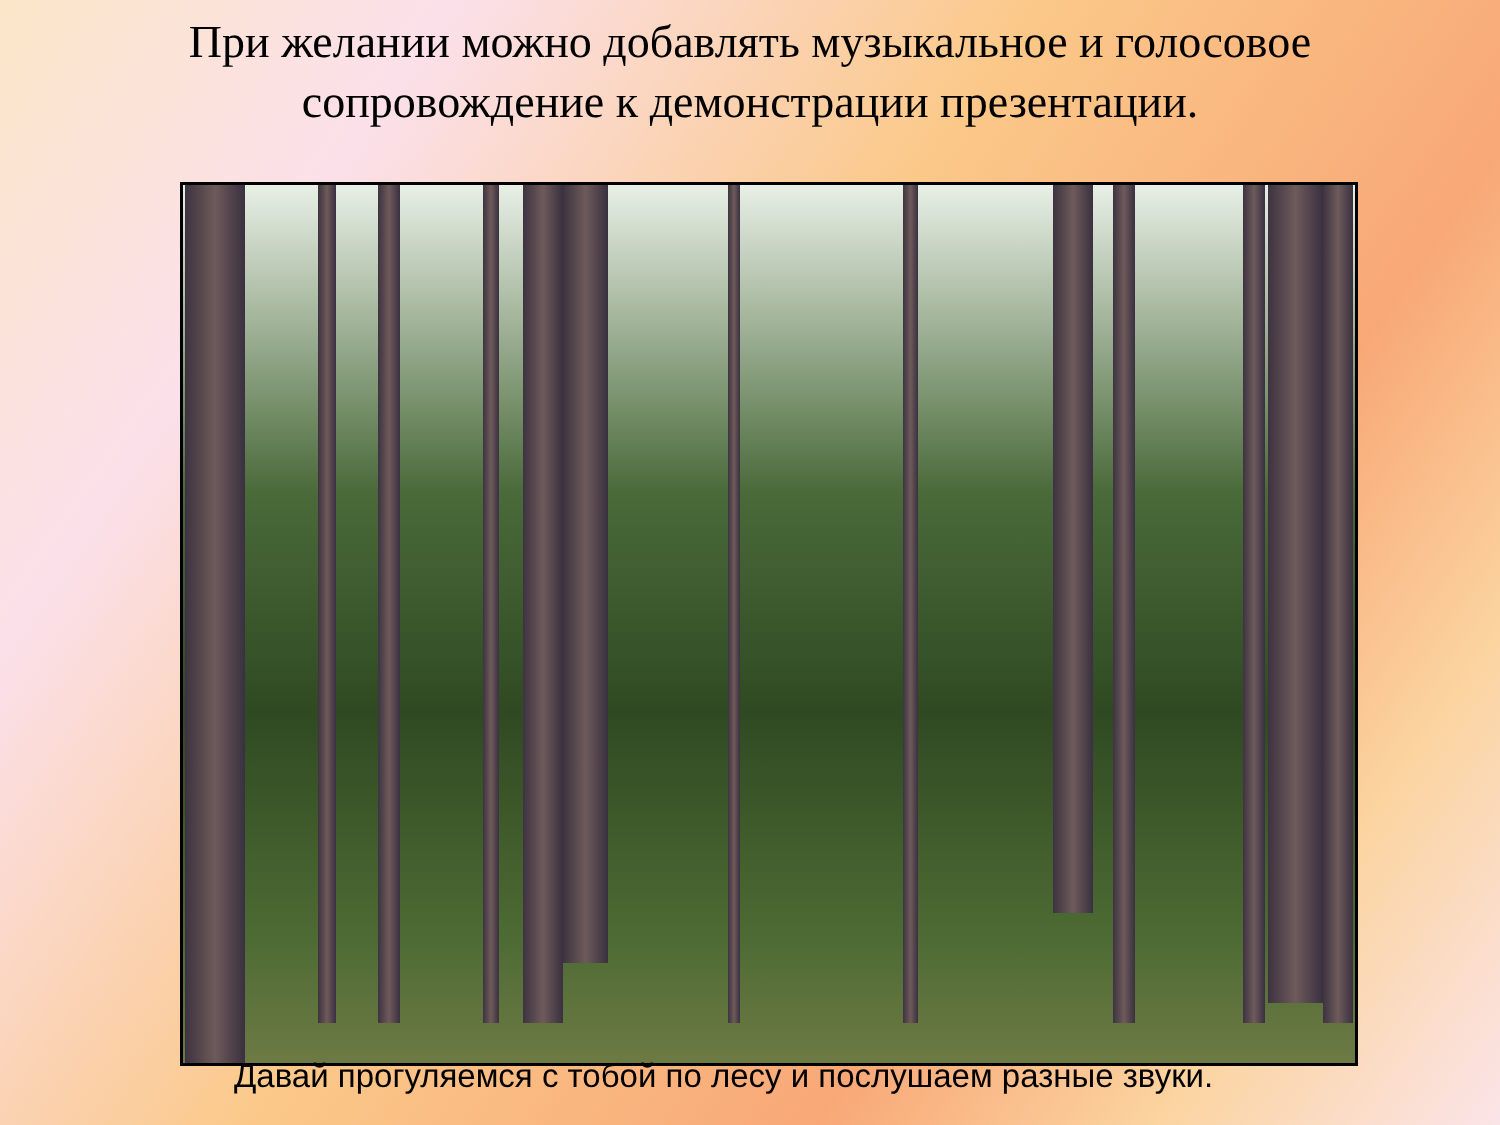При желании можно добавлять музыкальное и голосовое
сопровождение к демонстрации презентации.
Давай прогуляемся с тобой по лесу и послушаем разные звуки.